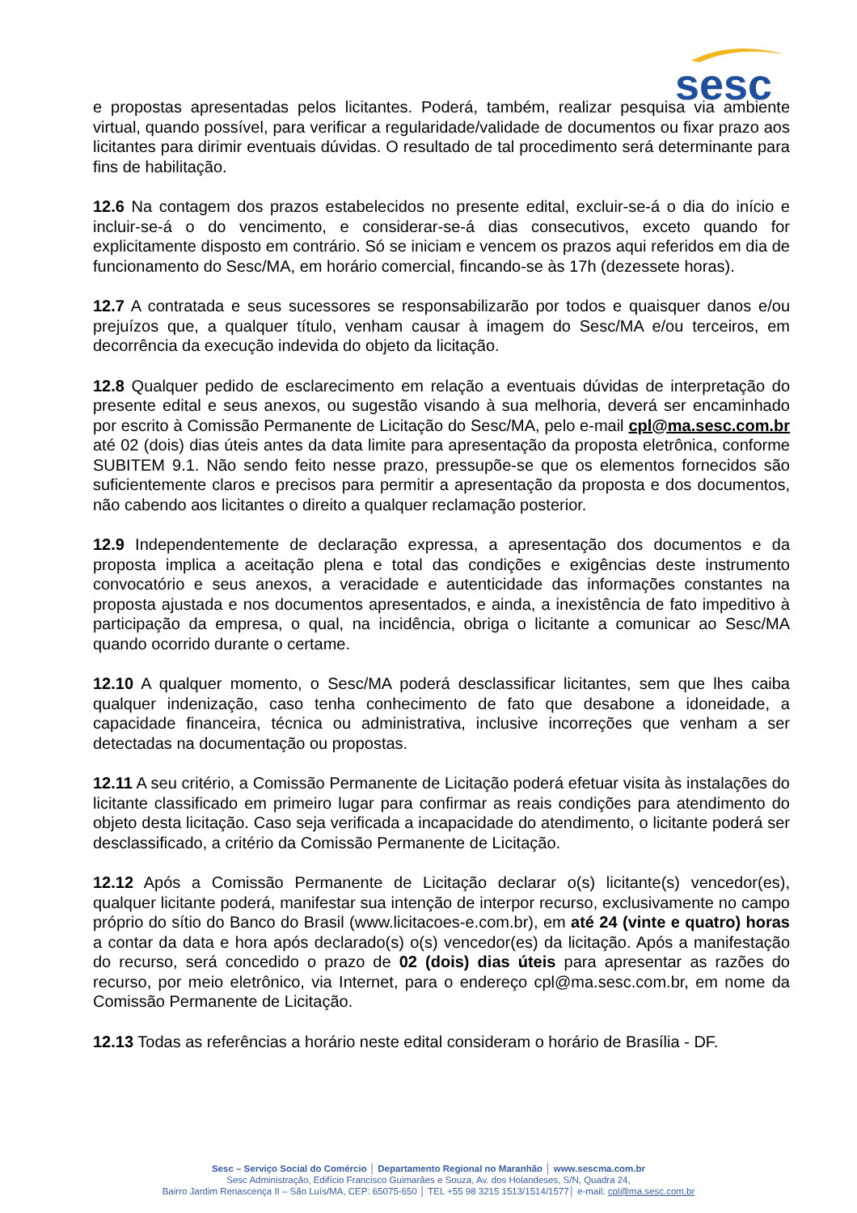sesc
e propostas apresentadas pelos licitantes. Poderá, também, realizar pesquisa via ambiente virtual, quando possível, para verificar a regularidade/validade de documentos ou fixar prazo aos licitantes para dirimir eventuais dúvidas. O resultado de tal procedimento será determinante para fins de habilitação.
12.6 Na contagem dos prazos estabelecidos no presente edital, excluir-se-á o dia do início e incluir-se-á o do vencimento, e considerar-se-á dias consecutivos, exceto quando for explicitamente disposto em contrário. Só se iniciam e vencem os prazos aqui referidos em dia de funcionamento do Sesc/MA, em horário comercial, fincando-se às 17h (dezessete horas).
12.7 A contratada e seus sucessores se responsabilizarão por todos e quaisquer danos e/ou prejuízos que, a qualquer título, venham causar à imagem do Sesc/MA e/ou terceiros, em decorrência da execução indevida do objeto da licitação.
12.8 Qualquer pedido de esclarecimento em relação a eventuais dúvidas de interpretação do presente edital e seus anexos, ou sugestão visando à sua melhoria, deverá ser encaminhado por escrito à Comissão Permanente de Licitação do Sesc/MA, pelo e-mail cpl@ma.sesc.com.br até 02 (dois) dias úteis antes da data limite para apresentação da proposta eletrônica, conforme SUBITEM 9.1. Não sendo feito nesse prazo, pressupõe-se que os elementos fornecidos são suficientemente claros e precisos para permitir a apresentação da proposta e dos documentos, não cabendo aos licitantes o direito a qualquer reclamação posterior.
12.9 Independentemente de declaração expressa, a apresentação dos documentos e da proposta implica a aceitação plena e total das condições e exigências deste instrumento convocatório e seus anexos, a veracidade e autenticidade das informações constantes na proposta ajustada e nos documentos apresentados, e ainda, a inexistência de fato impeditivo à participação da empresa, o qual, na incidência, obriga o licitante a comunicar ao Sesc/MA quando ocorrido durante o certame.
12.10 A qualquer momento, o Sesc/MA poderá desclassificar licitantes, sem que lhes caiba qualquer indenização, caso tenha conhecimento de fato que desabone a idoneidade, a capacidade financeira, técnica ou administrativa, inclusive incorreções que venham a ser detectadas na documentação ou propostas.
12.11 A seu critério, a Comissão Permanente de Licitação poderá efetuar visita às instalações do licitante classificado em primeiro lugar para confirmar as reais condições para atendimento do objeto desta licitação. Caso seja verificada a incapacidade do atendimento, o licitante poderá ser desclassificado, a critério da Comissão Permanente de Licitação.
12.12 Após a Comissão Permanente de Licitação declarar o(s) licitante(s) vencedor(es), qualquer licitante poderá, manifestar sua intenção de interpor recurso, exclusivamente no campo próprio do sítio do Banco do Brasil (www.licitacoes-e.com.br), em até 24 (vinte e quatro) horas a contar da data e hora após declarado(s) o(s) vencedor(es) da licitação. Após a manifestação do recurso, será concedido o prazo de 02 (dois) dias úteis para apresentar as razões do recurso, por meio eletrônico, via Internet, para o endereço cpl@ma.sesc.com.br, em nome da Comissão Permanente de Licitação.
12.13 Todas as referências a horário neste edital consideram o horário de Brasília - DF.
Sesc – Serviço Social do Comércio │ Departamento Regional no Maranhão │ www.sescma.com.br
Sesc Administração, Edifício Francisco Guimarães e Souza, Av. dos Holandeses, S/N, Quadra 24,
Bairro Jardim Renascença II – São Luís/MA, CEP: 65075-650 │ TEL +55 98 3215 1513/1514/1577│ e-mail: cpl@ma.sesc.com.br